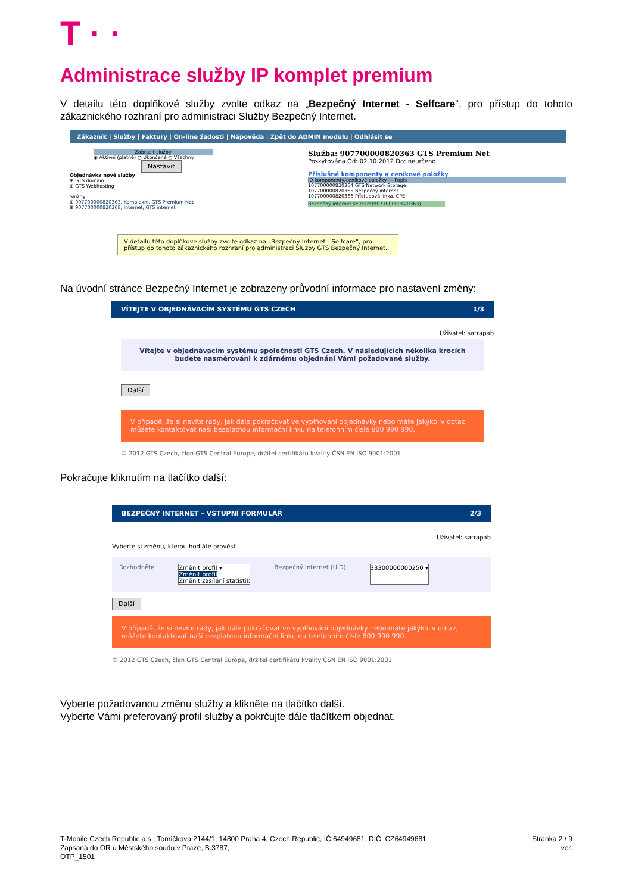T · ·
Administrace služby IP komplet premium
V detailu této doplňkové služby zvolte odkaz na „Bezpečný Internet - Selfcare“, pro přístup do tohoto zákaznického rozhraní pro administraci Služby Bezpečný Internet.
Zákazník | Služby | Faktury | On-line žádosti | Nápověda | Zpět do ADMIN modulu | Odhlásit se
Zobrazit služby
◉ Aktivní (platné) ○ Ukončené ○ Všechny
Nastavit
Objednávka nové služby
⊞ GTS domain
⊞ GTS Webhosting
Služby
⊞ 907700000820363, Komplexní, GTS Premium Net
⊞ 907700000820368, Internet, GTS internet
Služba: 907700000820363 GTS Premium Net
Poskytována Od: 02.10.2012 Do: neurčeno
Příslušné komponenty a ceníkové položky
ID komponenty/ceníkové položky — Popis
107700000820364 GTS Network Storage
107700000820365 Bezpečný internet
107700000820366 Přístupová linka, CPE
Bezpečný internet selfcare(907700000820363)
V detailu této doplňkové služby zvolte odkaz na „Bezpečný Internet - Selfcare“, pro přístup do tohoto zákaznického rozhraní pro administraci Služby GTS Bezpečný Internet.
Na úvodní stránce Bezpečný Internet je zobrazeny průvodní informace pro nastavení změny:
VÍTEJTE V OBJEDNÁVACÍM SYSTÉMU GTS CZECH 1/3
Uživatel: satrapab
Vítejte v objednávacím systému společnosti GTS Czech. V následujících několika krocích budete nasměrováni k zdárnému objednání Vámi požadované služby.
Další
V případě, že si nevíte rady, jak dále pokračovat ve vyplňování objednávky nebo máte jakýkoliv dotaz, můžete kontaktovat naši bezplatnou informační linku na telefonním čísle 800 990 990.
© 2012 GTS Czech, člen GTS Central Europe, držitel certifikátu kvality ČSN EN ISO 9001:2001
Pokračujte kliknutím na tlačítko další:
BEZPEČNÝ INTERNET – VSTUPNÍ FORMULÁŘ 2/3
Uživatel: satrapab
Vyberte si změnu, kterou hodláte provést
Rozhodněte Změnit profil ▾
Změnit profil
Změnit zasílání statistik Bezpečný internet (UID) 33300000000250 ▾
Další
V případě, že si nevíte rady, jak dále pokračovat ve vyplňování objednávky nebo máte jakýkoliv dotaz, můžete kontaktovat naši bezplatnou informační linku na telefonním čísle 800 990 990.
© 2012 GTS Czech, člen GTS Central Europe, držitel certifikátu kvality ČSN EN ISO 9001:2001
Vyberte požadovanou změnu služby a klikněte na tlačítko další.
Vyberte Vámi preferovaný profil služby a pokrčujte dále tlačítkem objednat.
T-Mobile Czech Republic a.s., Tomíčkova 2144/1, 14800 Praha 4, Czech Republic, IČ:64949681, DIČ: CZ64949681
Zapsaná do OR u Městského soudu v Praze, B.3787,
OTP_1501
Stránka 2 / 9
ver.